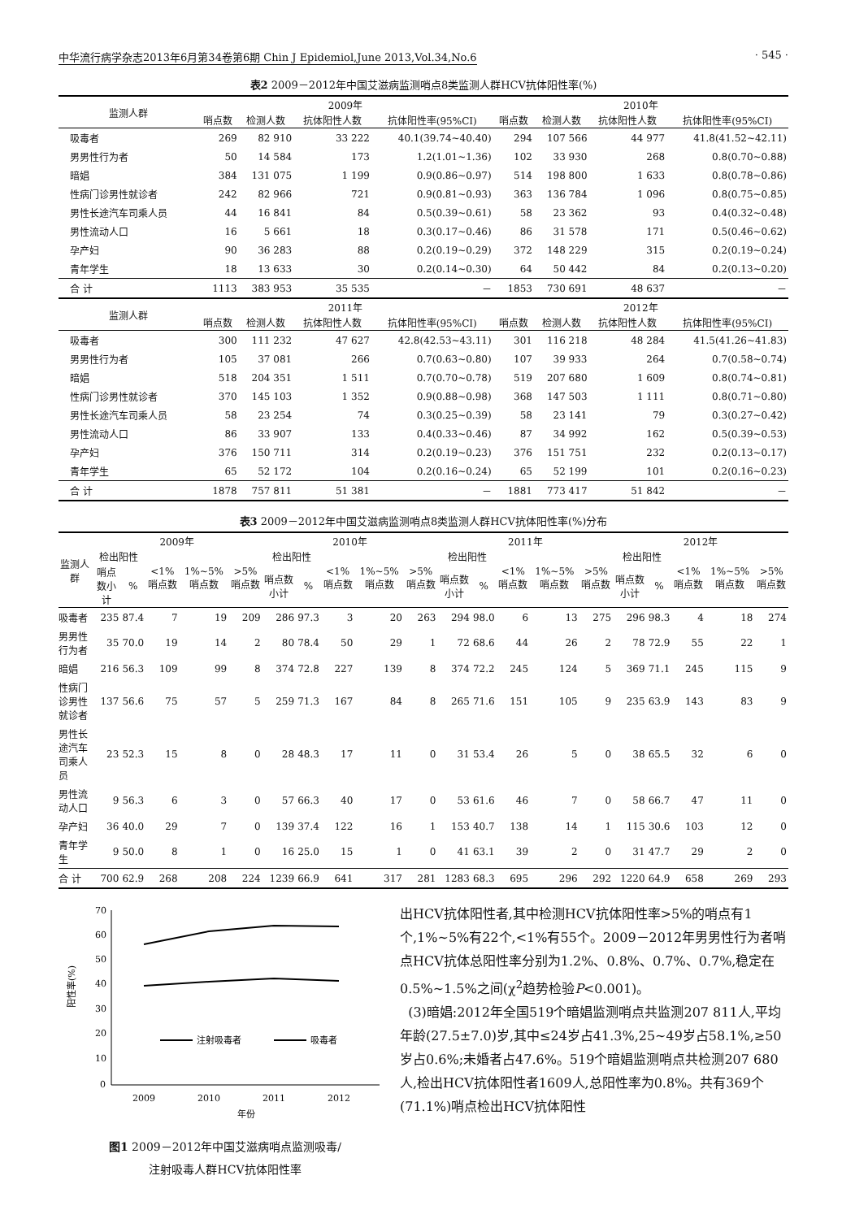中华流行病学杂志2013年6月第34卷第6期 Chin J Epidemiol,June 2013,Vol.34,No.6 · 545 ·
表2 2009－2012年中国艾滋病监测哨点8类监测人群HCV抗体阳性率(%)
| 监测人群 | 2009年 | | | | 2010年 | | | |
| --- | --- | --- | --- | --- | --- | --- | --- | --- |
| | 哨点数 | 检测人数 | 抗体阳性人数 | 抗体阳性率(95%CI) | 哨点数 | 检测人数 | 抗体阳性人数 | 抗体阳性率(95%CI) |
| 吸毒者 | 269 | 82 910 | 33 222 | 40.1(39.74~40.40) | 294 | 107 566 | 44 977 | 41.8(41.52~42.11) |
| 男男性行为者 | 50 | 14 584 | 173 | 1.2(1.01~1.36) | 102 | 33 930 | 268 | 0.8(0.70~0.88) |
| 暗娼 | 384 | 131 075 | 1 199 | 0.9(0.86~0.97) | 514 | 198 800 | 1 633 | 0.8(0.78~0.86) |
| 性病门诊男性就诊者 | 242 | 82 966 | 721 | 0.9(0.81~0.93) | 363 | 136 784 | 1 096 | 0.8(0.75~0.85) |
| 男性长途汽车司乘人员 | 44 | 16 841 | 84 | 0.5(0.39~0.61) | 58 | 23 362 | 93 | 0.4(0.32~0.48) |
| 男性流动人口 | 16 | 5 661 | 18 | 0.3(0.17~0.46) | 86 | 31 578 | 171 | 0.5(0.46~0.62) |
| 孕产妇 | 90 | 36 283 | 88 | 0.2(0.19~0.29) | 372 | 148 229 | 315 | 0.2(0.19~0.24) |
| 青年学生 | 18 | 13 633 | 30 | 0.2(0.14~0.30) | 64 | 50 442 | 84 | 0.2(0.13~0.20) |
| 合 计 | 1113 | 383 953 | 35 535 | － | 1853 | 730 691 | 48 637 | － |
| 监测人群 | 2011年 | | | | 2012年 | | | |
| | 哨点数 | 检测人数 | 抗体阳性人数 | 抗体阳性率(95%CI) | 哨点数 | 检测人数 | 抗体阳性人数 | 抗体阳性率(95%CI) |
| 吸毒者 | 300 | 111 232 | 47 627 | 42.8(42.53~43.11) | 301 | 116 218 | 48 284 | 41.5(41.26~41.83) |
| 男男性行为者 | 105 | 37 081 | 266 | 0.7(0.63~0.80) | 107 | 39 933 | 264 | 0.7(0.58~0.74) |
| 暗娼 | 518 | 204 351 | 1 511 | 0.7(0.70~0.78) | 519 | 207 680 | 1 609 | 0.8(0.74~0.81) |
| 性病门诊男性就诊者 | 370 | 145 103 | 1 352 | 0.9(0.88~0.98) | 368 | 147 503 | 1 111 | 0.8(0.71~0.80) |
| 男性长途汽车司乘人员 | 58 | 23 254 | 74 | 0.3(0.25~0.39) | 58 | 23 141 | 79 | 0.3(0.27~0.42) |
| 男性流动人口 | 86 | 33 907 | 133 | 0.4(0.33~0.46) | 87 | 34 992 | 162 | 0.5(0.39~0.53) |
| 孕产妇 | 376 | 150 711 | 314 | 0.2(0.19~0.23) | 376 | 151 751 | 232 | 0.2(0.13~0.17) |
| 青年学生 | 65 | 52 172 | 104 | 0.2(0.16~0.24) | 65 | 52 199 | 101 | 0.2(0.16~0.23) |
| 合 计 | 1878 | 757 811 | 51 381 | － | 1881 | 773 417 | 51 842 | － |
表3 2009－2012年中国艾滋病监测哨点8类监测人群HCV抗体阳性率(%)分布
| 监测人群 | 2009年 | | | | | 2010年 | | | | | 2011年 | | | | | 2012年 | | | | |
| --- | --- | --- | --- | --- | --- | --- | --- | --- | --- | --- | --- | --- | --- | --- | --- | --- | --- | --- | --- | --- |
| | 检出阳性 | | <1%哨点数 | 1%~5%哨点数 | >5%哨点数 | 检出阳性 | | <1%哨点数 | 1%~5%哨点数 | >5%哨点数 | 检出阳性 | | <1%哨点数 | 1%~5%哨点数 | >5%哨点数 | 检出阳性 | | <1%哨点数 | 1%~5%哨点数 | >5%哨点数 |
| | 哨点数小计 | % | | | | 哨点数小计 | % | | | | 哨点数小计 | % | | | | 哨点数小计 | % | | | |
| 吸毒者 | 235 | 87.4 | 7 | 19 | 209 | 286 | 97.3 | 3 | 20 | 263 | 294 | 98.0 | 6 | 13 | 275 | 296 | 98.3 | 4 | 18 | 274 |
| 男男性行为者 | 35 | 70.0 | 19 | 14 | 2 | 80 | 78.4 | 50 | 29 | 1 | 72 | 68.6 | 44 | 26 | 2 | 78 | 72.9 | 55 | 22 | 1 |
| 暗娼 | 216 | 56.3 | 109 | 99 | 8 | 374 | 72.8 | 227 | 139 | 8 | 374 | 72.2 | 245 | 124 | 5 | 369 | 71.1 | 245 | 115 | 9 |
| 性病门诊男性就诊者 | 137 | 56.6 | 75 | 57 | 5 | 259 | 71.3 | 167 | 84 | 8 | 265 | 71.6 | 151 | 105 | 9 | 235 | 63.9 | 143 | 83 | 9 |
| 男性长途汽车司乘人员 | 23 | 52.3 | 15 | 8 | 0 | 28 | 48.3 | 17 | 11 | 0 | 31 | 53.4 | 26 | 5 | 0 | 38 | 65.5 | 32 | 6 | 0 |
| 男性流动人口 | 9 | 56.3 | 6 | 3 | 0 | 57 | 66.3 | 40 | 17 | 0 | 53 | 61.6 | 46 | 7 | 0 | 58 | 66.7 | 47 | 11 | 0 |
| 孕产妇 | 36 | 40.0 | 29 | 7 | 0 | 139 | 37.4 | 122 | 16 | 1 | 153 | 40.7 | 138 | 14 | 1 | 115 | 30.6 | 103 | 12 | 0 |
| 青年学生 | 9 | 50.0 | 8 | 1 | 0 | 16 | 25.0 | 15 | 1 | 0 | 41 | 63.1 | 39 | 2 | 0 | 31 | 47.7 | 29 | 2 | 0 |
| 合 计 | 700 | 62.9 | 268 | 208 | 224 | 1239 | 66.9 | 641 | 317 | 281 | 1283 | 68.3 | 695 | 296 | 292 | 1220 | 64.9 | 658 | 269 | 293 |
70
60
50
40
30
20
10
0
阳性率(%)
注射吸毒者
吸毒者
2009
2010
2011
2012
年份
图1 2009－2012年中国艾滋病哨点监测吸毒/
注射吸毒人群HCV抗体阳性率
出HCV抗体阳性者,其中检测HCV抗体阳性率>5%的哨点有1个,1%~5%有22个,<1%有55个。2009－2012年男男性行为者哨点HCV抗体总阳性率分别为1.2%、0.8%、0.7%、0.7%,稳定在0.5%~1.5%之间(χ<sup>2</sup>趋势检验P<0.001)。
(3)暗娼:2012年全国519个暗娼监测哨点共监测207 811人,平均年龄(27.5±7.0)岁,其中≤24岁占41.3%,25~49岁占58.1%,≥50岁占0.6%;未婚者占47.6%。519个暗娼监测哨点共检测207 680人,检出HCV抗体阳性者1609人,总阳性率为0.8%。共有369个(71.1%)哨点检出HCV抗体阳性